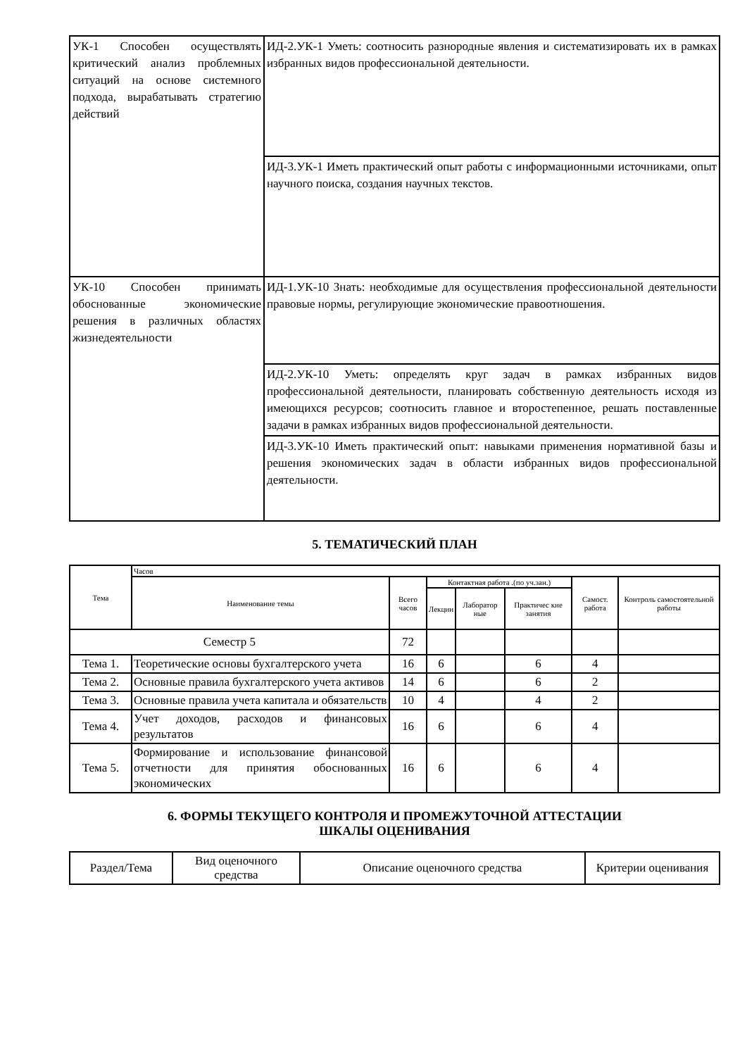| УК-1 Способен осуществлять критический анализ проблемных ситуаций на основе системного подхода, вырабатывать стратегию действий | ИД-2.УК-1 Уметь: соотносить разнородные явления и систематизировать их в рамках избранных видов профессиональной деятельности. |
| | ИД-3.УК-1 Иметь практический опыт работы с информационными источниками, опыт научного поиска, создания научных текстов. |
| УК-10 Способен принимать обоснованные экономические решения в различных областях жизнедеятельности | ИД-1.УК-10 Знать: необходимые для осуществления профессиональной деятельности правовые нормы, регулирующие экономические правоотношения. |
| | ИД-2.УК-10 Уметь: определять круг задач в рамках избранных видов профессиональной деятельности, планировать собственную деятельность исходя из имеющихся ресурсов; соотносить главное и второстепенное, решать поставленные задачи в рамках избранных видов профессиональной деятельности. |
| | ИД-3.УК-10 Иметь практический опыт: навыками применения нормативной базы и решения экономических задач в области избранных видов профессиональной деятельности. |
5. ТЕМАТИЧЕСКИЙ ПЛАН
| Тема | Часов | | | | | | |
| --- | --- | --- | --- | --- | --- | --- | --- |
| | Наименование темы | Всего часов | Контактная работа .(по уч.зан.) | | | Самост. работа | Контроль самостоятельной работы |
| | | | Лекции | Лаборатор ные | Практичес кие занятия | | |
| Семестр 5 | | 72 | | | | | |
| Тема 1. | Теоретические основы бухгалтерского учета | 16 | 6 | | 6 | 4 | |
| Тема 2. | Основные правила бухгалтерского учета активов | 14 | 6 | | 6 | 2 | |
| Тема 3. | Основные правила учета капитала и обязательств | 10 | 4 | | 4 | 2 | |
| Тема 4. | Учет доходов, расходов и финансовых результатов | 16 | 6 | | 6 | 4 | |
| Тема 5. | Формирование и использование финансовой отчетности для принятия обоснованных экономических | 16 | 6 | | 6 | 4 | |
6. ФОРМЫ ТЕКУЩЕГО КОНТРОЛЯ И ПРОМЕЖУТОЧНОЙ АТТЕСТАЦИИ
ШКАЛЫ ОЦЕНИВАНИЯ
| Раздел/Тема | Вид оценочного средства | Описание оценочного средства | Критерии оценивания |